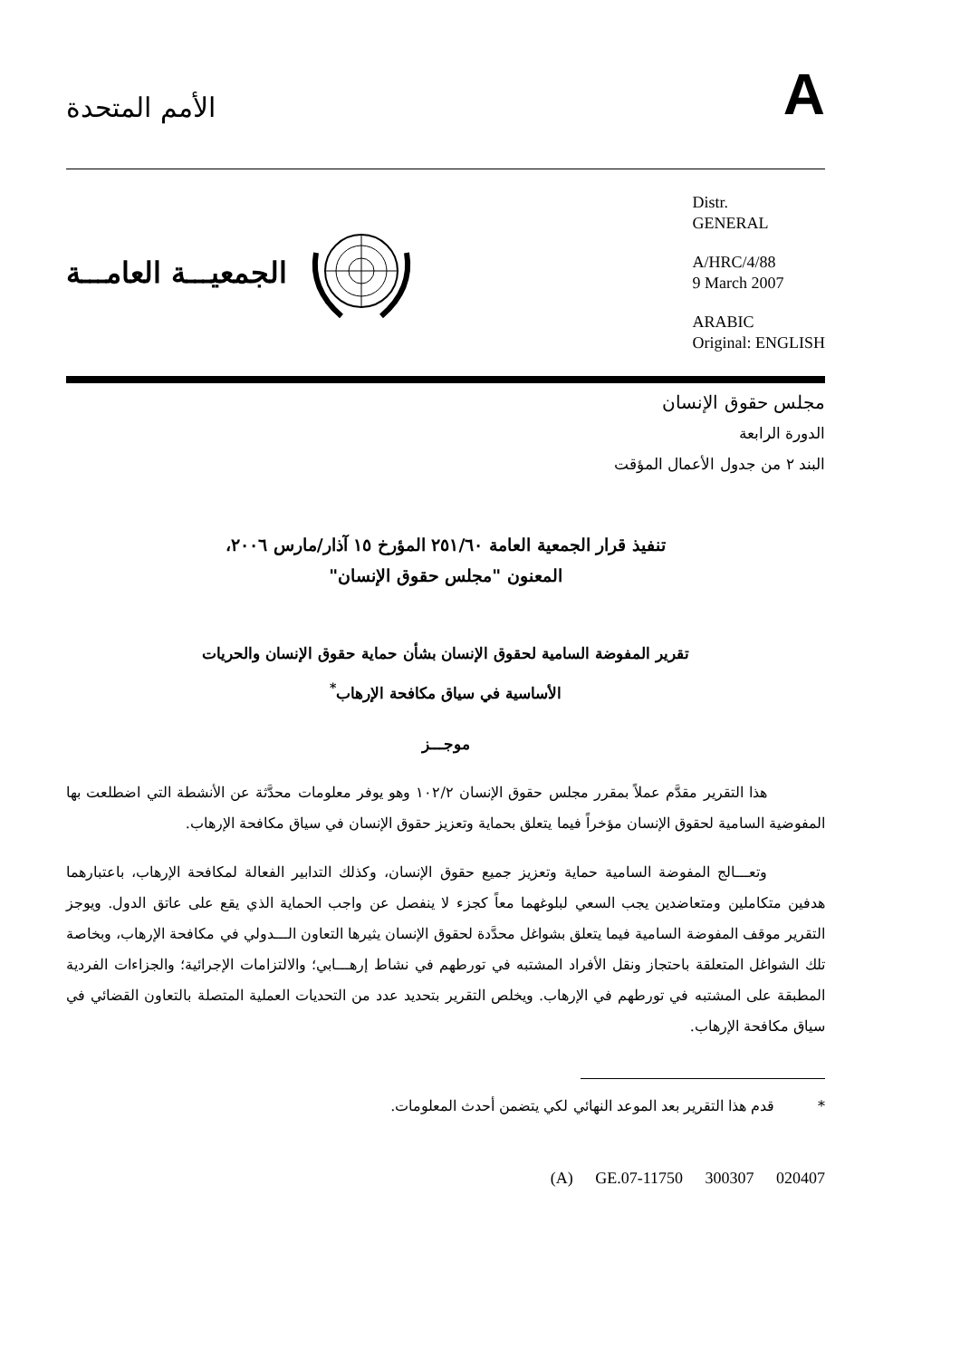الأمم المتحدة
A
الجمعيـــة العامـــة
Distr.
GENERAL
A/HRC/4/88
9 March 2007
ARABIC
Original: ENGLISH
مجلس حقوق الإنسان
الدورة الرابعة
البند ٢ من جدول الأعمال المؤقت
تنفيذ قرار الجمعية العامة ٢٥١/٦٠ المؤرخ ١٥ آذار/مارس ٢٠٠٦،
المعنون "مجلس حقوق الإنسان"
تقرير المفوضة السامية لحقوق الإنسان بشأن حماية حقوق الإنسان والحريات
الأساسية في سياق مكافحة الإرهاب<sup>*</sup>
موجـــز
    هذا التقرير مقدَّم عملاً بمقرر مجلس حقوق الإنسان ١٠٢/٢ وهو يوفر معلومات محدَّثة عن الأنشطة التي اضطلعت بها المفوضية السامية لحقوق الإنسان مؤخراً فيما يتعلق بحماية وتعزيز حقوق الإنسان في سياق مكافحة الإرهاب.
    وتعـــالج المفوضة السامية حماية وتعزيز جميع حقوق الإنسان، وكذلك التدابير الفعالة لمكافحة الإرهاب، باعتبارهما هدفين متكاملين ومتعاضدين يجب السعي لبلوغهما معاً كجزء لا ينفصل عن واجب الحماية الذي يقع على عاتق الدول. ويوجز التقرير موقف المفوضة السامية فيما يتعلق بشواغل محدَّدة لحقوق الإنسان يثيرها التعاون الـــدولي في مكافحة الإرهاب، وبخاصة تلك الشواغل المتعلقة باحتجاز ونقل الأفراد المشتبه في تورطهم في نشاط إرهـــابي؛ والالتزامات الإجرائية؛ والجزاءات الفردية المطبقة على المشتبه في تورطهم في الإرهاب. ويخلص التقرير بتحديد عدد من التحديات العملية المتصلة بالتعاون القضائي في سياق مكافحة الإرهاب.
*   قدم هذا التقرير بعد الموعد النهائي لكي يتضمن أحدث المعلومات.
(A) GE.07-11750 300307 020407